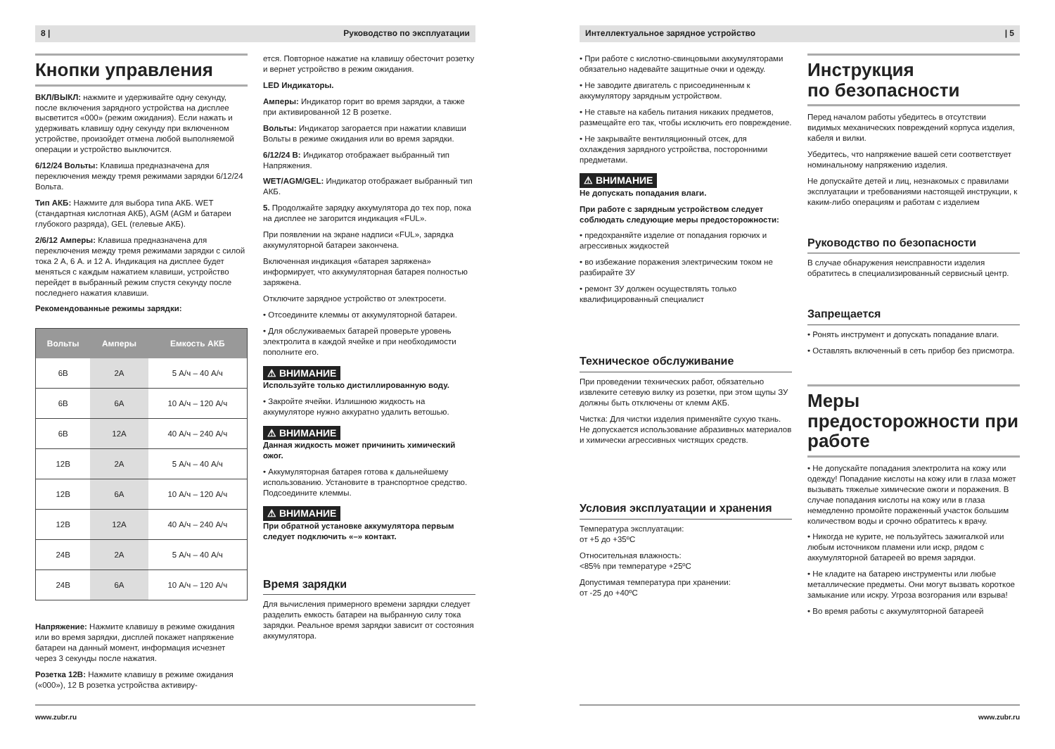8 | Руководство по эксплуатации
Кнопки управления
ВКЛ/ВЫКЛ: нажмите и удерживайте одну секунду, после включения зарядного устройства на дисплее высветится «000» (режим ожидания). Если нажать и удерживать клавишу одну секунду при включенном устройстве, произойдет отмена любой выполняемой операции и устройство выключится.
6/12/24 Вольты: Клавиша предназначена для переключения между тремя режимами зарядки 6/12/24 Вольта.
Тип АКБ: Нажмите для выбора типа АКБ. WET (стандартная кислотная АКБ), AGM (AGM и батареи глубокого разряда), GEL (гелевые АКБ).
2/6/12 Амперы: Клавиша предназначена для переключения между тремя режимами зарядки с силой тока 2 А, 6 А. и 12 А. Индикация на дисплее будет меняться с каждым нажатием клавиши, устройство перейдет в выбранный режим спустя секунду после последнего нажатия клавиши.
Рекомендованные режимы зарядки:
| Вольты | Амперы | Емкость АКБ |
| --- | --- | --- |
| 6В | 2А | 5 А/ч – 40 А/ч |
| 6В | 6А | 10 А/ч – 120 А/ч |
| 6В | 12А | 40 А/ч – 240 А/ч |
| 12В | 2А | 5 А/ч – 40 А/ч |
| 12В | 6А | 10 А/ч – 120 А/ч |
| 12В | 12А | 40 А/ч – 240 А/ч |
| 24В | 2А | 5 А/ч – 40 А/ч |
| 24В | 6А | 10 А/ч – 120 А/ч |
Напряжение: Нажмите клавишу в режиме ожидания или во время зарядки, дисплей покажет напряжение батареи на данный момент, информация исчезнет через 3 секунды после нажатия.
Розетка 12В: Нажмите клавишу в режиме ожидания («000»), 12 В розетка устройства активиру-
ется. Повторное нажатие на клавишу обесточит розетку и вернет устройство в режим ожидания.
LED Индикаторы.
Амперы: Индикатор горит во время зарядки, а также при активированной 12 В розетке.
Вольты: Индикатор загорается при нажатии клавиши Вольты в режиме ожидания или во время зарядки.
6/12/24 В: Индикатор отображает выбранный тип Напряжения.
WET/AGM/GEL: Индикатор отображает выбранный тип АКБ.
5. Продолжайте зарядку аккумулятора до тех пор, пока на дисплее не загорится индикация «FUL».
При появлении на экране надписи «FUL», зарядка аккумуляторной батареи закончена.
Включенная индикация «батарея заряжена» информирует, что аккумуляторная батарея полностью заряжена.
Отключите зарядное устройство от электросети.
• Отсоедините клеммы от аккумуляторной батареи.
• Для обслуживаемых батарей проверьте уровень электролита в каждой ячейке и при необходимости пополните его.
⚠ ВНИМАНИЕ
Используйте только дистиллированную воду.
• Закройте ячейки. Излишнюю жидкость на аккумуляторе нужно аккуратно удалить ветошью.
⚠ ВНИМАНИЕ
Данная жидкость может причинить химический ожог.
• Аккумуляторная батарея готова к дальнейшему использованию. Установите в транспортное средство. Подсоедините клеммы.
⚠ ВНИМАНИЕ
При обратной установке аккумулятора первым следует подключить «–» контакт.
Время зарядки
Для вычисления примерного времени зарядки следует разделить емкость батареи на выбранную силу тока зарядки. Реальное время зарядки зависит от состояния аккумулятора.
www.zubr.ru
Интеллектуальное зарядное устройство | 5
• При работе с кислотно-свинцовыми аккумуляторами обязательно надевайте защитные очки и одежду.
• Не заводите двигатель с присоединенным к аккумулятору зарядным устройством.
• Не ставьте на кабель питания никаких предметов, размещайте его так, чтобы исключить его повреждение.
• Не закрывайте вентиляционный отсек, для охлаждения зарядного устройства, посторонними предметами.
⚠ ВНИМАНИЕ
Не допускать попадания влаги.
При работе с зарядным устройством следует соблюдать следующие меры предосторожности:
• предохраняйте изделие от попадания горючих и агрессивных жидкостей
• во избежание поражения электрическим током не разбирайте ЗУ
• ремонт ЗУ должен осуществлять только квалифицированный специалист
Техническое обслуживание
При проведении технических работ, обязательно извлеките сетевую вилку из розетки, при этом щупы ЗУ должны быть отключены от клемм АКБ.
Чистка: Для чистки изделия применяйте сухую ткань. Не допускается использование абразивных материалов и химически агрессивных чистящих средств.
Условия эксплуатации и хранения
Температура эксплуатации:
от +5 до +35ºC
Относительная влажность:
<85% при температуре +25ºC
Допустимая температура при хранении:
от -25 до +40ºC
Инструкция
по безопасности
Перед началом работы убедитесь в отсутствии видимых механических повреждений корпуса изделия, кабеля и вилки.
Убедитесь, что напряжение вашей сети соответствует номинальному напряжению изделия.
Не допускайте детей и лиц, незнакомых с правилами эксплуатации и требованиями настоящей инструкции, к каким-либо операциям и работам с изделием
Руководство по безопасности
В случае обнаружения неисправности изделия обратитесь в специализированный сервисный центр.
Запрещается
• Ронять инструмент и допускать попадание влаги.
• Оставлять включенный в сеть прибор без присмотра.
Меры предосторожности при работе
• Не допускайте попадания электролита на кожу или одежду! Попадание кислоты на кожу или в глаза может вызывать тяжелые химические ожоги и поражения. В случае попадания кислоты на кожу или в глаза немедленно промойте пораженный участок большим количеством воды и срочно обратитесь к врачу.
• Никогда не курите, не пользуйтесь зажигалкой или любым источником пламени или искр, рядом с аккумуляторной батареей во время зарядки.
• Не кладите на батарею инструменты или любые металлические предметы. Они могут вызвать короткое замыкание или искру. Угроза возгорания или взрыва!
• Во время работы с аккумуляторной батареей
www.zubr.ru